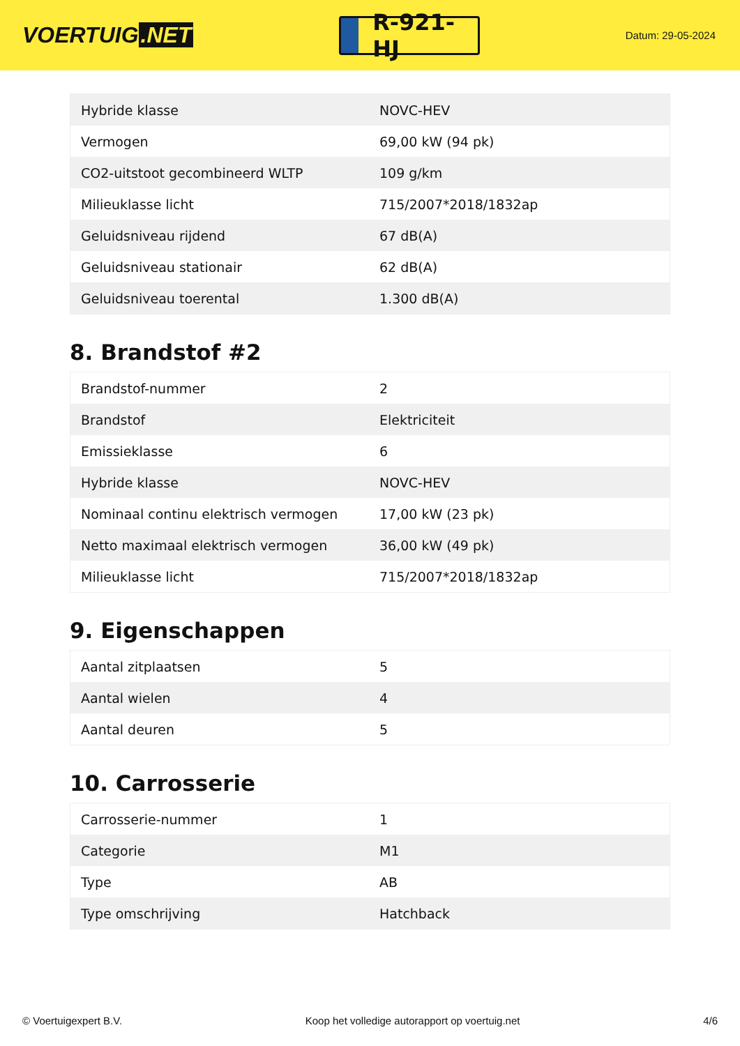VOERTUIG.NET
R-921-HJ
Datum: 29-05-2024
| Hybride klasse | NOVC-HEV |
| Vermogen | 69,00 kW (94 pk) |
| CO2-uitstoot gecombineerd WLTP | 109 g/km |
| Milieuklasse licht | 715/2007*2018/1832ap |
| Geluidsniveau rijdend | 67 dB(A) |
| Geluidsniveau stationair | 62 dB(A) |
| Geluidsniveau toerental | 1.300 dB(A) |
8. Brandstof #2
| Brandstof-nummer | 2 |
| Brandstof | Elektriciteit |
| Emissieklasse | 6 |
| Hybride klasse | NOVC-HEV |
| Nominaal continu elektrisch vermogen | 17,00 kW (23 pk) |
| Netto maximaal elektrisch vermogen | 36,00 kW (49 pk) |
| Milieuklasse licht | 715/2007*2018/1832ap |
9. Eigenschappen
| Aantal zitplaatsen | 5 |
| Aantal wielen | 4 |
| Aantal deuren | 5 |
10. Carrosserie
| Carrosserie-nummer | 1 |
| Categorie | M1 |
| Type | AB |
| Type omschrijving | Hatchback |
© Voertuigexpert B.V. Koop het volledige autorapport op voertuig.net 4/6